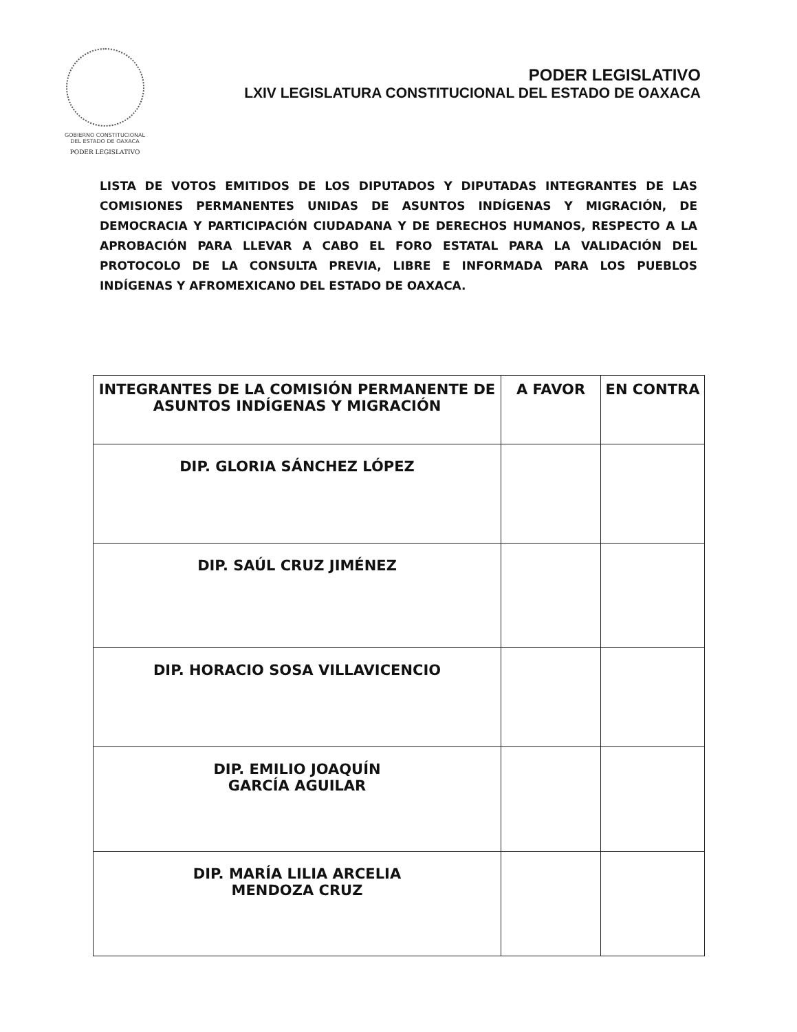GOBIERNO CONSTITUCIONAL
DEL ESTADO DE OAXACA
PODER LEGISLATIVO
PODER LEGISLATIVO
LXIV LEGISLATURA CONSTITUCIONAL DEL ESTADO DE OAXACA
LISTA DE VOTOS EMITIDOS DE LOS DIPUTADOS Y DIPUTADAS INTEGRANTES DE LAS COMISIONES PERMANENTES UNIDAS DE ASUNTOS INDÍGENAS Y MIGRACIÓN, DE DEMOCRACIA Y PARTICIPACIÓN CIUDADANA Y DE DERECHOS HUMANOS, RESPECTO A LA APROBACIÓN PARA LLEVAR A CABO EL FORO ESTATAL PARA LA VALIDACIÓN DEL PROTOCOLO DE LA CONSULTA PREVIA, LIBRE E INFORMADA PARA LOS PUEBLOS INDÍGENAS Y AFROMEXICANO DEL ESTADO DE OAXACA.
| INTEGRANTES DE LA COMISIÓN PERMANENTE DE ASUNTOS INDÍGENAS Y MIGRACIÓN | A FAVOR | EN CONTRA |
| --- | --- | --- |
| DIP. GLORIA SÁNCHEZ LÓPEZ | | |
| DIP. SAÚL CRUZ JIMÉNEZ | | |
| DIP. HORACIO SOSA VILLAVICENCIO | | |
| DIP. EMILIO JOAQUÍN GARCÍA AGUILAR | | |
| DIP. MARÍA LILIA ARCELIA MENDOZA CRUZ | | |